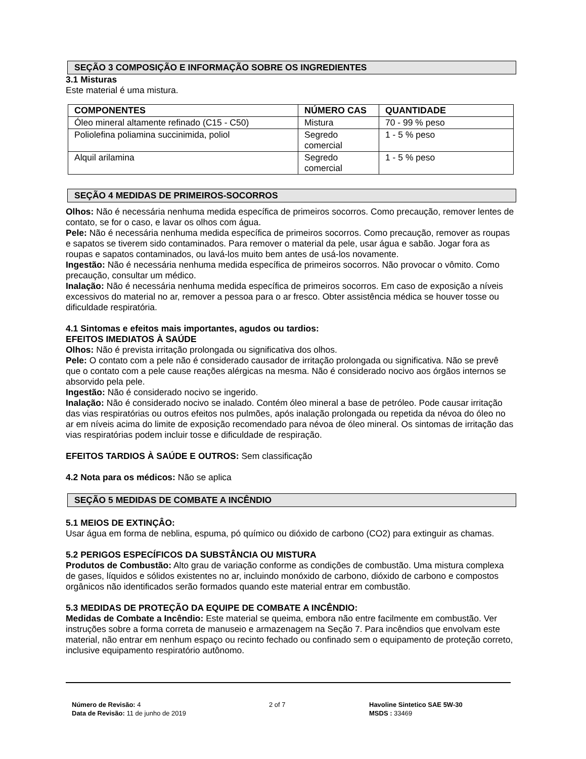SEÇÃO 3 COMPOSIÇÃO E INFORMAÇÃO SOBRE OS INGREDIENTES
3.1 Misturas
Este material é uma mistura.
| COMPONENTES | NÚMERO CAS | QUANTIDADE |
| --- | --- | --- |
| Óleo mineral altamente refinado (C15 - C50) | Mistura | 70 - 99 % peso |
| Poliolefina poliamina succinimida, poliol | Segredo comercial | 1 - 5 % peso |
| Alquil arilamina | Segredo comercial | 1 - 5 % peso |
SEÇÃO 4 MEDIDAS DE PRIMEIROS-SOCORROS
Olhos: Não é necessária nenhuma medida específica de primeiros socorros. Como precaução, remover lentes de contato, se for o caso, e lavar os olhos com água.
Pele: Não é necessária nenhuma medida específica de primeiros socorros. Como precaução, remover as roupas e sapatos se tiverem sido contaminados. Para remover o material da pele, usar água e sabão. Jogar fora as roupas e sapatos contaminados, ou lavá-los muito bem antes de usá-los novamente.
Ingestão: Não é necessária nenhuma medida específica de primeiros socorros. Não provocar o vômito. Como precaução, consultar um médico.
Inalação: Não é necessária nenhuma medida específica de primeiros socorros. Em caso de exposição a níveis excessivos do material no ar, remover a pessoa para o ar fresco. Obter assistência médica se houver tosse ou dificuldade respiratória.
4.1 Sintomas e efeitos mais importantes, agudos ou tardios:
EFEITOS IMEDIATOS À SAÚDE
Olhos: Não é prevista irritação prolongada ou significativa dos olhos.
Pele: O contato com a pele não é considerado causador de irritação prolongada ou significativa. Não se prevê que o contato com a pele cause reações alérgicas na mesma. Não é considerado nocivo aos órgãos internos se absorvido pela pele.
Ingestão: Não é considerado nocivo se ingerido.
Inalação: Não é considerado nocivo se inalado. Contém óleo mineral a base de petróleo. Pode causar irritação das vias respiratórias ou outros efeitos nos pulmões, após inalação prolongada ou repetida da névoa do óleo no ar em níveis acima do limite de exposição recomendado para névoa de óleo mineral. Os sintomas de irritação das vias respiratórias podem incluir tosse e dificuldade de respiração.
EFEITOS TARDIOS À SAÚDE E OUTROS: Sem classificação
4.2 Nota para os médicos: Não se aplica
SEÇÃO 5 MEDIDAS DE COMBATE A INCÊNDIO
5.1 MEIOS DE EXTINÇÂO:
Usar água em forma de neblina, espuma, pó químico ou dióxido de carbono (CO2) para extinguir as chamas.
5.2 PERIGOS ESPECÍFICOS DA SUBSTÂNCIA OU MISTURA
Produtos de Combustão: Alto grau de variação conforme as condições de combustão. Uma mistura complexa de gases, líquidos e sólidos existentes no ar, incluindo monóxido de carbono, dióxido de carbono e compostos orgânicos não identificados serão formados quando este material entrar em combustão.
5.3 MEDIDAS DE PROTEÇÃO DA EQUIPE DE COMBATE A INCÊNDIO:
Medidas de Combate a Incêndio: Este material se queima, embora não entre facilmente em combustão. Ver instruções sobre a forma correta de manuseio e armazenagem na Seção 7. Para incêndios que envolvam este material, não entrar em nenhum espaço ou recinto fechado ou confinado sem o equipamento de proteção correto, inclusive equipamento respiratório autônomo.
Número de Revisão: 4
Data de Revisão: 11 de junho de 2019
2 of 7 Havoline Sintetico SAE 5W-30
MSDS : 33469